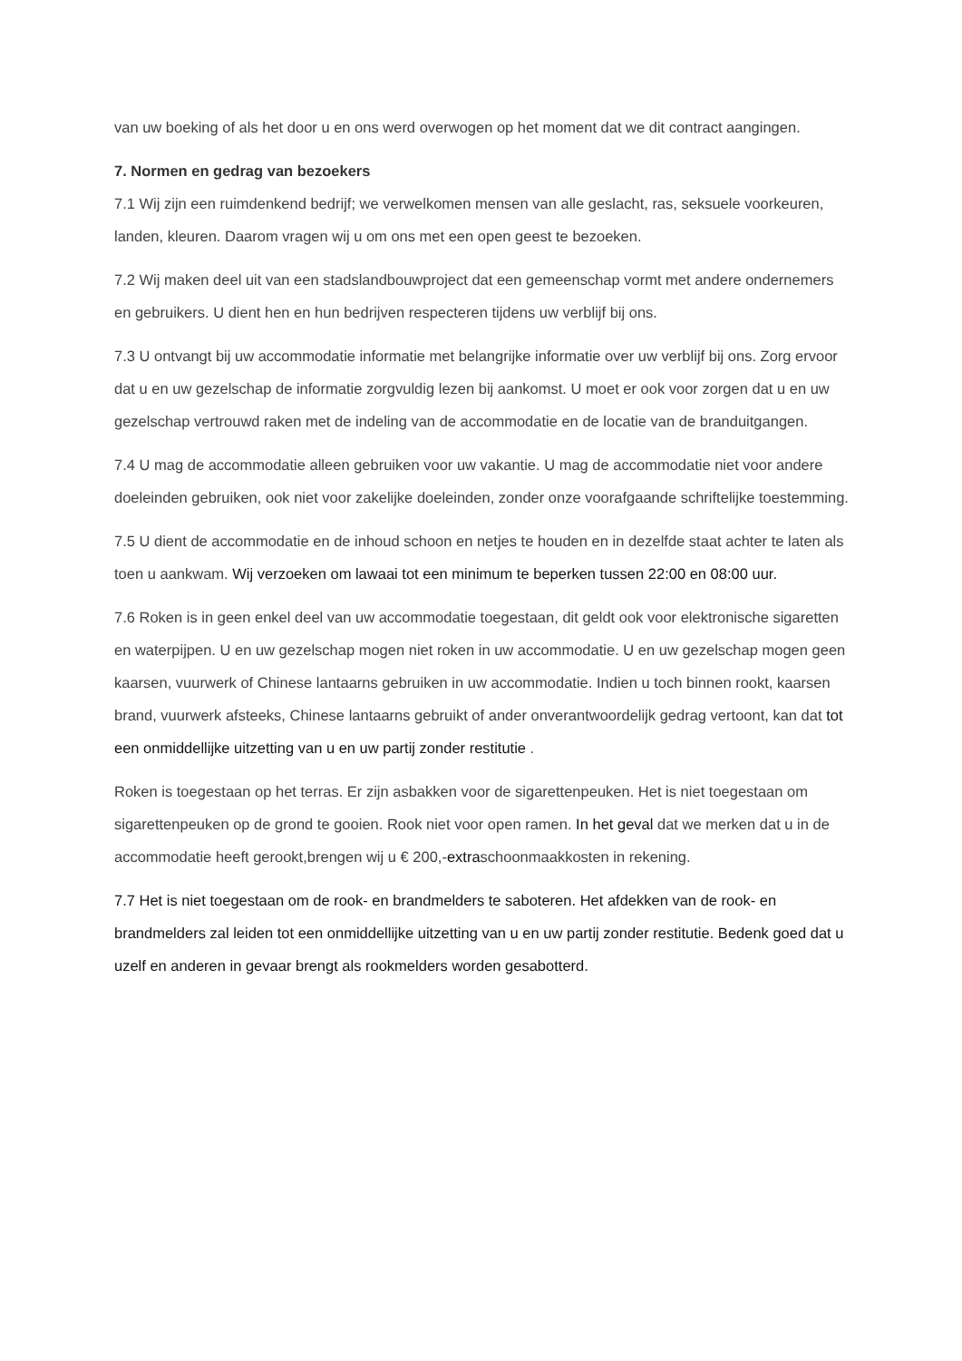van uw boeking of als het door u en ons werd overwogen op het moment dat we dit contract aangingen.
7. Normen en gedrag van bezoekers
7.1 Wij zijn een ruimdenkend bedrijf; we verwelkomen mensen van alle geslacht, ras, seksuele voorkeuren, landen, kleuren. Daarom vragen wij u om ons met een open geest te bezoeken.
7.2 Wij maken deel uit van een stadslandbouwproject dat een gemeenschap vormt met andere ondernemers en gebruikers. U dient hen en hun bedrijven respecteren tijdens uw verblijf bij ons.
7.3 U ontvangt bij uw accommodatie informatie met belangrijke informatie over uw verblijf bij ons. Zorg ervoor dat u en uw gezelschap de informatie zorgvuldig lezen bij aankomst. U moet er ook voor zorgen dat u en uw gezelschap vertrouwd raken met de indeling van de accommodatie en de locatie van de branduitgangen.
7.4 U mag de accommodatie alleen gebruiken voor uw vakantie. U mag de accommodatie niet voor andere doeleinden gebruiken, ook niet voor zakelijke doeleinden, zonder onze voorafgaande schriftelijke toestemming.
7.5 U dient de accommodatie en de inhoud schoon en netjes te houden en in dezelfde staat achter te laten als toen u aankwam. Wij verzoeken om lawaai tot een minimum te beperken tussen 22:00 en 08:00 uur.
7.6 Roken is in geen enkel deel van uw accommodatie toegestaan, dit geldt ook voor elektronische sigaretten en waterpijpen. U en uw gezelschap mogen niet roken in uw accommodatie. U en uw gezelschap mogen geen kaarsen, vuurwerk of Chinese lantaarns gebruiken in uw accommodatie. Indien u toch binnen rookt, kaarsen brand, vuurwerk afsteeks, Chinese lantaarns gebruikt of ander onverantwoordelijk gedrag vertoont, kan dat tot een onmiddellijke uitzetting van u en uw partij zonder restitutie .
Roken is toegestaan op het terras. Er zijn asbakken voor de sigarettenpeuken. Het is niet toegestaan om sigarettenpeuken op de grond te gooien. Rook niet voor open ramen. In het geval dat we merken dat u in de accommodatie heeft gerookt,brengen wij u € 200,-extraschoonmaakkosten in rekening.
7.7 Het is niet toegestaan om de rook- en brandmelders te saboteren. Het afdekken van de rook- en brandmelders zal leiden tot een onmiddellijke uitzetting van u en uw partij zonder restitutie. Bedenk goed dat u uzelf en anderen in gevaar brengt als rookmelders worden gesabotterd.